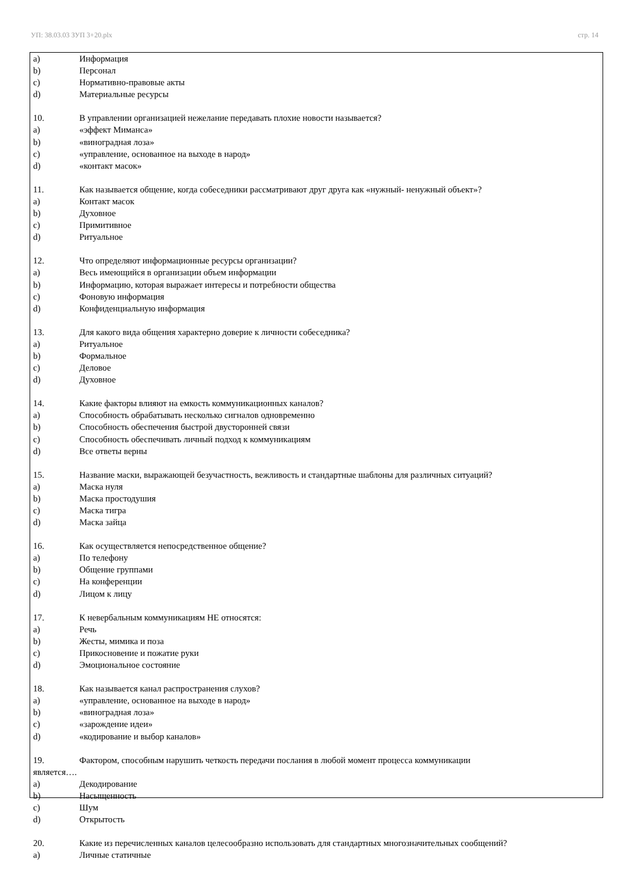УП: 38.03.03 ЗУП 3+20.plx стр. 14
a) Информация
b) Персонал
c) Нормативно-правовые акты
d) Материальные ресурсы
10. В управлении организацией нежелание передавать плохие новости называется?
a) «эффект Миманса»
b) «виноградная лоза»
c) «управление, основанное на выходе в народ»
d) «контакт масок»
11. Как называется общение, когда собеседники рассматривают друг друга как «нужный- ненужный объект»?
a) Контакт масок
b) Духовное
c) Примитивное
d) Ритуальное
12. Что определяют информационные ресурсы организации?
a) Весь имеющийся в организации объем информации
b) Информацию, которая выражает интересы и потребности общества
c) Фоновую информация
d) Конфиденциальную информация
13. Для какого вида общения характерно доверие к личности собеседника?
a) Ритуальное
b) Формальное
c) Деловое
d) Духовное
14. Какие факторы влияют на емкость коммуникационных каналов?
a) Способность обрабатывать несколько сигналов одновременно
b) Способность обеспечения быстрой двусторонней связи
c) Способность обеспечивать личный подход к коммуникациям
d) Все ответы верны
15. Название маски, выражающей безучастность, вежливость и стандартные шаблоны для различных ситуаций?
a) Маска нуля
b) Маска простодушия
c) Маска тигра
d) Маска зайца
16. Как осуществляется непосредственное общение?
a) По телефону
b) Общение группами
c) На конференции
d) Лицом к лицу
17. К невербальным коммуникациям НЕ относятся:
a) Речь
b) Жесты, мимика и поза
c) Прикосновение и пожатие руки
d) Эмоциональное состояние
18. Как называется канал распространения слухов?
a) «управление, основанное на выходе в народ»
b) «виноградная лоза»
c) «зарождение идеи»
d) «кодирование и выбор каналов»
19. Фактором, способным нарушить четкость передачи послания в любой момент процесса коммуникации
является….
a) Декодирование
b) Насыщенность
c) Шум
d) Открытость
20. Какие из перечисленных каналов целесообразно использовать для стандартных многозначительных сообщений?
a) Личные статичные